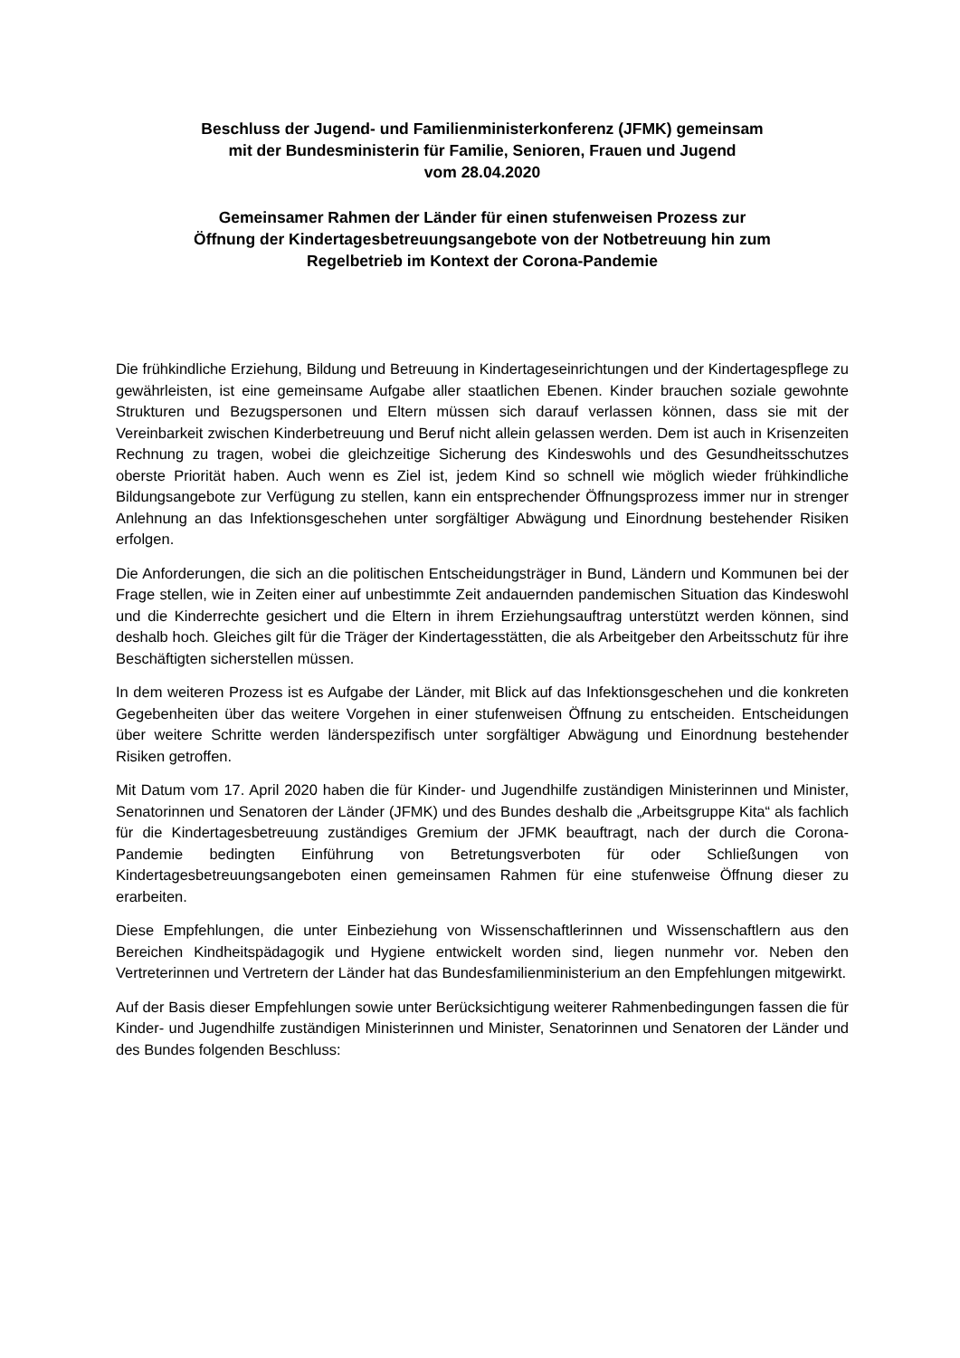Beschluss der Jugend- und Familienministerkonferenz (JFMK) gemeinsam
mit der Bundesministerin für Familie, Senioren, Frauen und Jugend
vom 28.04.2020
Gemeinsamer Rahmen der Länder für einen stufenweisen Prozess zur
Öffnung der Kindertagesbetreuungsangebote von der Notbetreuung hin zum
Regelbetrieb im Kontext der Corona-Pandemie
Die frühkindliche Erziehung, Bildung und Betreuung in Kindertageseinrichtungen und der Kindertagespflege zu gewährleisten, ist eine gemeinsame Aufgabe aller staatlichen Ebenen. Kinder brauchen soziale gewohnte Strukturen und Bezugspersonen und Eltern müssen sich darauf verlassen können, dass sie mit der Vereinbarkeit zwischen Kinderbetreuung und Beruf nicht allein gelassen werden. Dem ist auch in Krisenzeiten Rechnung zu tragen, wobei die gleichzeitige Sicherung des Kindeswohls und des Gesundheitsschutzes oberste Priorität haben. Auch wenn es Ziel ist, jedem Kind so schnell wie möglich wieder frühkindliche Bildungsangebote zur Verfügung zu stellen, kann ein entsprechender Öffnungsprozess immer nur in strenger Anlehnung an das Infektionsgeschehen unter sorgfältiger Abwägung und Einordnung bestehender Risiken erfolgen.
Die Anforderungen, die sich an die politischen Entscheidungsträger in Bund, Ländern und Kommunen bei der Frage stellen, wie in Zeiten einer auf unbestimmte Zeit andauernden pandemischen Situation das Kindeswohl und die Kinderrechte gesichert und die Eltern in ihrem Erziehungsauftrag unterstützt werden können, sind deshalb hoch. Gleiches gilt für die Träger der Kindertagesstätten, die als Arbeitgeber den Arbeitsschutz für ihre Beschäftigten sicherstellen müssen.
In dem weiteren Prozess ist es Aufgabe der Länder, mit Blick auf das Infektionsgeschehen und die konkreten Gegebenheiten über das weitere Vorgehen in einer stufenweisen Öffnung zu entscheiden. Entscheidungen über weitere Schritte werden länderspezifisch unter sorgfältiger Abwägung und Einordnung bestehender Risiken getroffen.
Mit Datum vom 17. April 2020 haben die für Kinder- und Jugendhilfe zuständigen Ministerinnen und Minister, Senatorinnen und Senatoren der Länder (JFMK) und des Bundes deshalb die „Arbeitsgruppe Kita“ als fachlich für die Kindertagesbetreuung zuständiges Gremium der JFMK beauftragt, nach der durch die Corona-Pandemie bedingten Einführung von Betretungsverboten für oder Schließungen von Kindertagesbetreuungsangeboten einen gemeinsamen Rahmen für eine stufenweise Öffnung dieser zu erarbeiten.
Diese Empfehlungen, die unter Einbeziehung von Wissenschaftlerinnen und Wissenschaftlern aus den Bereichen Kindheitspädagogik und Hygiene entwickelt worden sind, liegen nunmehr vor. Neben den Vertreterinnen und Vertretern der Länder hat das Bundesfamilienministerium an den Empfehlungen mitgewirkt.
Auf der Basis dieser Empfehlungen sowie unter Berücksichtigung weiterer Rahmenbedingungen fassen die für Kinder- und Jugendhilfe zuständigen Ministerinnen und Minister, Senatorinnen und Senatoren der Länder und des Bundes folgenden Beschluss: